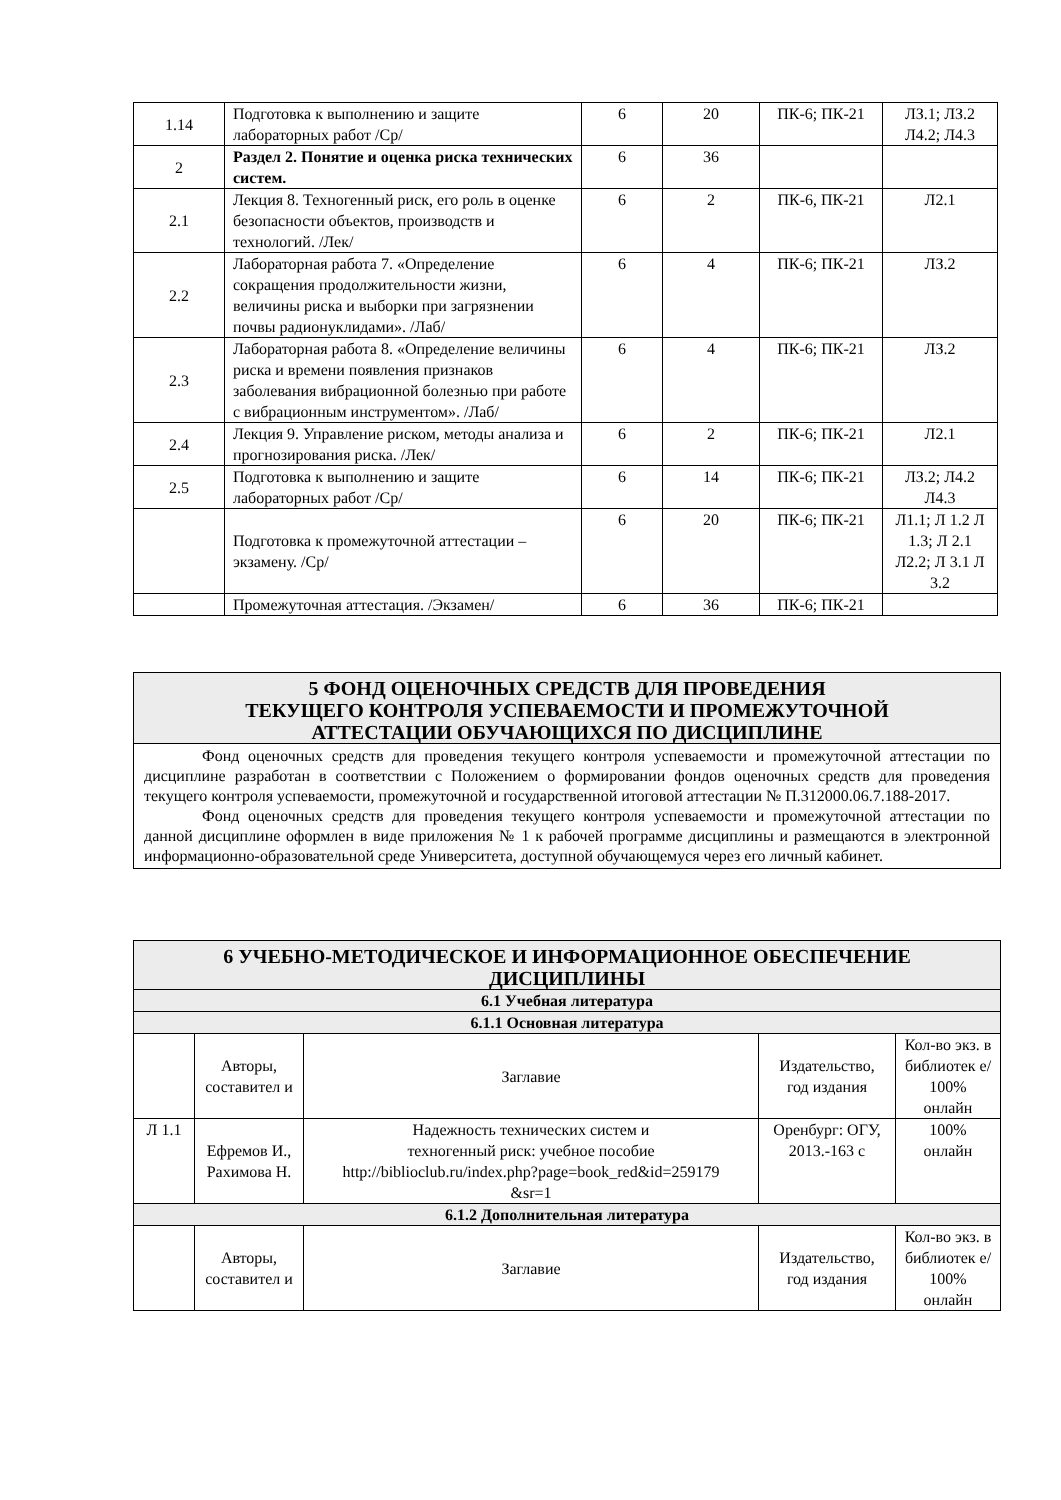| 1.14 | Подготовка к выполнению и защите лабораторных работ /Ср/ | 6 | 20 | ПК-6; ПК-21 | ЛЗ.1; ЛЗ.2 Л4.2; Л4.3 |
| 2 | Раздел 2. Понятие и оценка риска технических систем. | 6 | 36 | | |
| 2.1 | Лекция 8. Техногенный риск, его роль в оценке безопасности объектов, производств и технологий. /Лек/ | 6 | 2 | ПК-6, ПК-21 | Л2.1 |
| 2.2 | Лабораторная работа 7. «Определение сокращения продолжительности жизни, величины риска и выборки при загрязнении почвы радионуклидами». /Лаб/ | 6 | 4 | ПК-6; ПК-21 | ЛЗ.2 |
| 2.3 | Лабораторная работа 8. «Определение величины риска и времени появления признаков заболевания вибрационной болезнью при работе с вибрационным инструментом». /Лаб/ | 6 | 4 | ПК-6; ПК-21 | ЛЗ.2 |
| 2.4 | Лекция 9. Управление риском, методы анализа и прогнозирования риска. /Лек/ | 6 | 2 | ПК-6; ПК-21 | Л2.1 |
| 2.5 | Подготовка к выполнению и защите лабораторных работ /Ср/ | 6 | 14 | ПК-6; ПК-21 | ЛЗ.2; Л4.2 Л4.3 |
| | Подготовка к промежуточной аттестации – экзамену. /Ср/ | 6 | 20 | ПК-6; ПК-21 | Л1.1; Л 1.2 Л 1.3; Л 2.1 Л2.2; Л 3.1 Л 3.2 |
| | Промежуточная аттестация. /Экзамен/ | 6 | 36 | ПК-6; ПК-21 | |
5 ФОНД ОЦЕНОЧНЫХ СРЕДСТВ ДЛЯ ПРОВЕДЕНИЯ
ТЕКУЩЕГО КОНТРОЛЯ УСПЕВАЕМОСТИ И ПРОМЕЖУТОЧНОЙ
АТТЕСТАЦИИ ОБУЧАЮЩИХСЯ ПО ДИСЦИПЛИНЕ
Фонд оценочных средств для проведения текущего контроля успеваемости и промежуточной аттестации по дисциплине разработан в соответствии с Положением о формировании фондов оценочных средств для проведения текущего контроля успеваемости, промежуточной и государственной итоговой аттестации № П.312000.06.7.188-2017.
Фонд оценочных средств для проведения текущего контроля успеваемости и промежуточной аттестации по данной дисциплине оформлен в виде приложения № 1 к рабочей программе дисциплины и размещаются в электронной информационно-образовательной среде Университета, доступной обучающемуся через его личный кабинет.
| 6 УЧЕБНО-МЕТОДИЧЕСКОЕ И ИНФОРМАЦИОННОЕ ОБЕСПЕЧЕНИЕ ДИСЦИПЛИНЫ | | | | |
| 6.1 Учебная литература | | | | |
| 6.1.1 Основная литература | | | | |
| | Авторы, составител и | Заглавие | Издательство, год издания | Кол-во экз. в библиотек е/ 100% онлайн |
| Л 1.1 | Ефремов И., Рахимова Н. | Надежность технических систем и техногенный риск: учебное пособие http://biblioclub.ru/index.php?page=book_red&id=259179 &sr=1 | Оренбург: ОГУ, 2013.-163 с | 100% онлайн |
| 6.1.2 Дополнительная литература | | | | |
| | Авторы, составител и | Заглавие | Издательство, год издания | Кол-во экз. в библиотек е/ 100% онлайн |